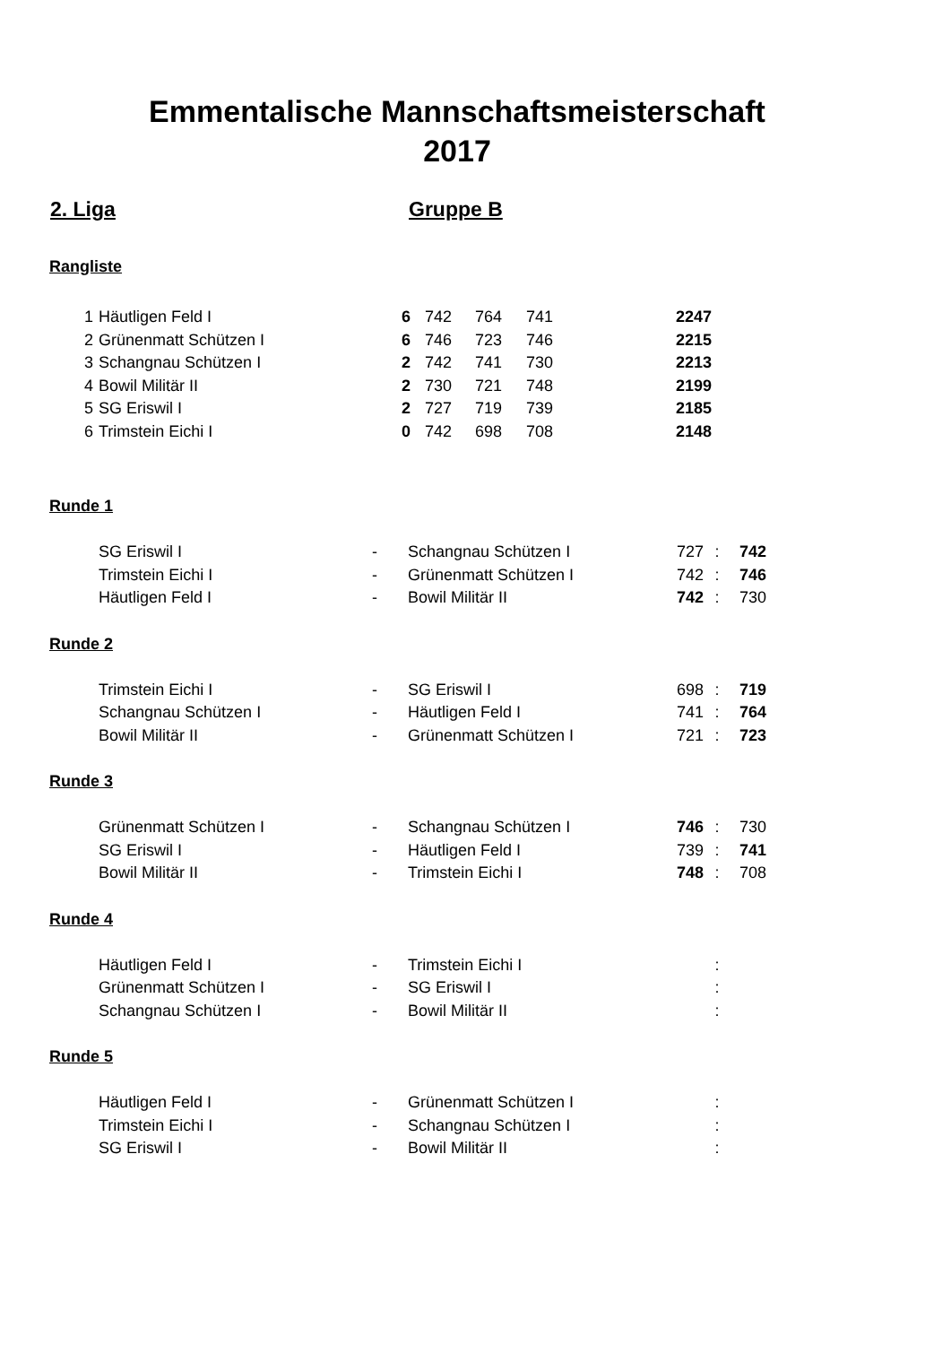Emmentalische Mannschaftsmeisterschaft
2017
2. Liga Gruppe B
Rangliste
| 1 | Häutligen Feld I | 6 | 742 | 764 | 741 | 2247 |
| 2 | Grünenmatt Schützen I | 6 | 746 | 723 | 746 | 2215 |
| 3 | Schangnau Schützen I | 2 | 742 | 741 | 730 | 2213 |
| 4 | Bowil Militär II | 2 | 730 | 721 | 748 | 2199 |
| 5 | SG Eriswil I | 2 | 727 | 719 | 739 | 2185 |
| 6 | Trimstein Eichi I | 0 | 742 | 698 | 708 | 2148 |
Runde 1
| SG Eriswil I | - | Schangnau Schützen I | 727 | : | 742 |
| Trimstein Eichi I | - | Grünenmatt Schützen I | 742 | : | 746 |
| Häutligen Feld I | - | Bowil Militär II | 742 | : | 730 |
Runde 2
| Trimstein Eichi I | - | SG Eriswil I | 698 | : | 719 |
| Schangnau Schützen I | - | Häutligen Feld I | 741 | : | 764 |
| Bowil Militär II | - | Grünenmatt Schützen I | 721 | : | 723 |
Runde 3
| Grünenmatt Schützen I | - | Schangnau Schützen I | 746 | : | 730 |
| SG Eriswil I | - | Häutligen Feld I | 739 | : | 741 |
| Bowil Militär II | - | Trimstein Eichi I | 748 | : | 708 |
Runde 4
| Häutligen Feld I | - | Trimstein Eichi I | | : | |
| Grünenmatt Schützen I | - | SG Eriswil I | | : | |
| Schangnau Schützen I | - | Bowil Militär II | | : | |
Runde 5
| Häutligen Feld I | - | Grünenmatt Schützen I | | : | |
| Trimstein Eichi I | - | Schangnau Schützen I | | : | |
| SG Eriswil I | - | Bowil Militär II | | : | |